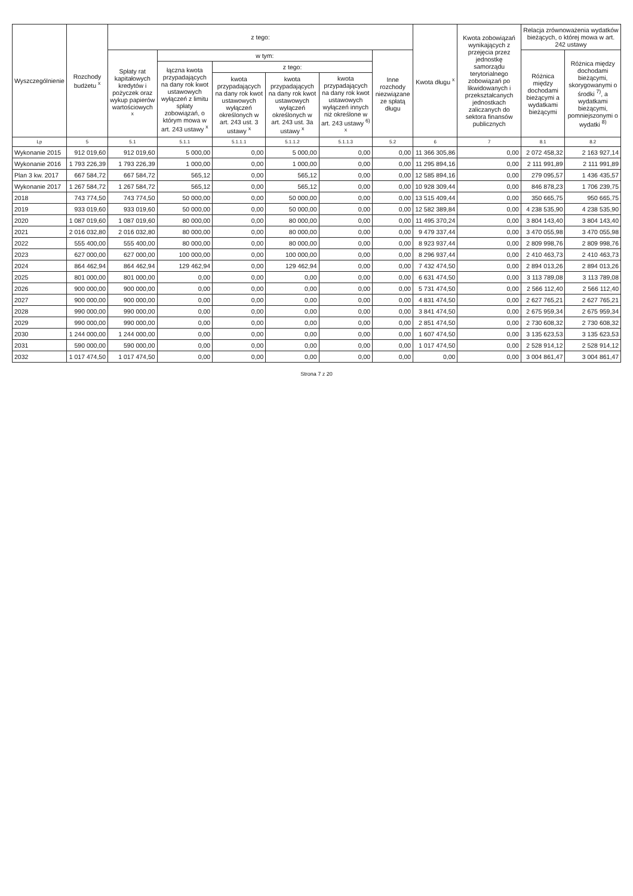| Wyszczególnienie | Rozchody budżetu <sup>x</sup> | z tego: | | | | | | Kwota długu <sup>x</sup> | Kwota zobowiązań wynikających z przejęcia przez jednostkę samorządu terytorialnego zobowiązań po likwidowanych i przekształcanych jednostkach zaliczanych do sektora finansów publicznych | Relacja zrównoważenia wydatków bieżących, o której mowa w art. 242 ustawy | |
| --- | --- | --- | --- | --- | --- | --- | --- | --- | --- | --- | --- |
| | | Spłaty rat kapitałowych kredytów i pożyczek oraz wykup papierów wartościowych <sup>x</sup> | w tym: | | | | Inne rozchody niezwiązane ze spłatą długu | | | Różnica między dochodami bieżącymi a wydatkami bieżącymi | Różnica między dochodami bieżącymi, skorygowanymi o środki <sup>7)</sup>, a wydatkami bieżącymi, pomniejszonymi o wydatki <sup>8)</sup> |
| | | | łączna kwota przypadających na dany rok kwot ustawowych wyłączeń z limitu spłaty zobowiązań, o którym mowa w art. 243 ustawy <sup>x</sup> | z tego: | | | | | | | |
| | | | | kwota przypadających na dany rok kwot ustawowych wyłączeń określonych w art. 243 ust. 3 ustawy <sup>x</sup> | kwota przypadających na dany rok kwot ustawowych wyłączeń określonych w art. 243 ust. 3a ustawy <sup>x</sup> | kwota przypadających na dany rok kwot ustawowych wyłączeń innych niż określone w art. 243 ustawy <sup>6)</sup> <sup>x</sup> | | | | | |
| Lp | 5 | 5.1 | 5.1.1 | 5.1.1.1 | 5.1.1.2 | 5.1.1.3 | 5.2 | 6 | 7 | 8.1 | 8.2 |
| Wykonanie 2015 | 912 019,60 | 912 019,60 | 5 000,00 | 0,00 | 5 000,00 | 0,00 | 0,00 | 11 366 305,86 | 0,00 | 2 072 458,32 | 2 163 927,14 |
| Wykonanie 2016 | 1 793 226,39 | 1 793 226,39 | 1 000,00 | 0,00 | 1 000,00 | 0,00 | 0,00 | 11 295 894,16 | 0,00 | 2 111 991,89 | 2 111 991,89 |
| Plan 3 kw. 2017 | 667 584,72 | 667 584,72 | 565,12 | 0,00 | 565,12 | 0,00 | 0,00 | 12 585 894,16 | 0,00 | 279 095,57 | 1 436 435,57 |
| Wykonanie 2017 | 1 267 584,72 | 1 267 584,72 | 565,12 | 0,00 | 565,12 | 0,00 | 0,00 | 10 928 309,44 | 0,00 | 846 878,23 | 1 706 239,75 |
| 2018 | 743 774,50 | 743 774,50 | 50 000,00 | 0,00 | 50 000,00 | 0,00 | 0,00 | 13 515 409,44 | 0,00 | 350 665,75 | 950 665,75 |
| 2019 | 933 019,60 | 933 019,60 | 50 000,00 | 0,00 | 50 000,00 | 0,00 | 0,00 | 12 582 389,84 | 0,00 | 4 238 535,90 | 4 238 535,90 |
| 2020 | 1 087 019,60 | 1 087 019,60 | 80 000,00 | 0,00 | 80 000,00 | 0,00 | 0,00 | 11 495 370,24 | 0,00 | 3 804 143,40 | 3 804 143,40 |
| 2021 | 2 016 032,80 | 2 016 032,80 | 80 000,00 | 0,00 | 80 000,00 | 0,00 | 0,00 | 9 479 337,44 | 0,00 | 3 470 055,98 | 3 470 055,98 |
| 2022 | 555 400,00 | 555 400,00 | 80 000,00 | 0,00 | 80 000,00 | 0,00 | 0,00 | 8 923 937,44 | 0,00 | 2 809 998,76 | 2 809 998,76 |
| 2023 | 627 000,00 | 627 000,00 | 100 000,00 | 0,00 | 100 000,00 | 0,00 | 0,00 | 8 296 937,44 | 0,00 | 2 410 463,73 | 2 410 463,73 |
| 2024 | 864 462,94 | 864 462,94 | 129 462,94 | 0,00 | 129 462,94 | 0,00 | 0,00 | 7 432 474,50 | 0,00 | 2 894 013,26 | 2 894 013,26 |
| 2025 | 801 000,00 | 801 000,00 | 0,00 | 0,00 | 0,00 | 0,00 | 0,00 | 6 631 474,50 | 0,00 | 3 113 789,08 | 3 113 789,08 |
| 2026 | 900 000,00 | 900 000,00 | 0,00 | 0,00 | 0,00 | 0,00 | 0,00 | 5 731 474,50 | 0,00 | 2 566 112,40 | 2 566 112,40 |
| 2027 | 900 000,00 | 900 000,00 | 0,00 | 0,00 | 0,00 | 0,00 | 0,00 | 4 831 474,50 | 0,00 | 2 627 765,21 | 2 627 765,21 |
| 2028 | 990 000,00 | 990 000,00 | 0,00 | 0,00 | 0,00 | 0,00 | 0,00 | 3 841 474,50 | 0,00 | 2 675 959,34 | 2 675 959,34 |
| 2029 | 990 000,00 | 990 000,00 | 0,00 | 0,00 | 0,00 | 0,00 | 0,00 | 2 851 474,50 | 0,00 | 2 730 608,32 | 2 730 608,32 |
| 2030 | 1 244 000,00 | 1 244 000,00 | 0,00 | 0,00 | 0,00 | 0,00 | 0,00 | 1 607 474,50 | 0,00 | 3 135 623,53 | 3 135 623,53 |
| 2031 | 590 000,00 | 590 000,00 | 0,00 | 0,00 | 0,00 | 0,00 | 0,00 | 1 017 474,50 | 0,00 | 2 528 914,12 | 2 528 914,12 |
| 2032 | 1 017 474,50 | 1 017 474,50 | 0,00 | 0,00 | 0,00 | 0,00 | 0,00 | 0,00 | 0,00 | 3 004 861,47 | 3 004 861,47 |
Strona 7 z 20